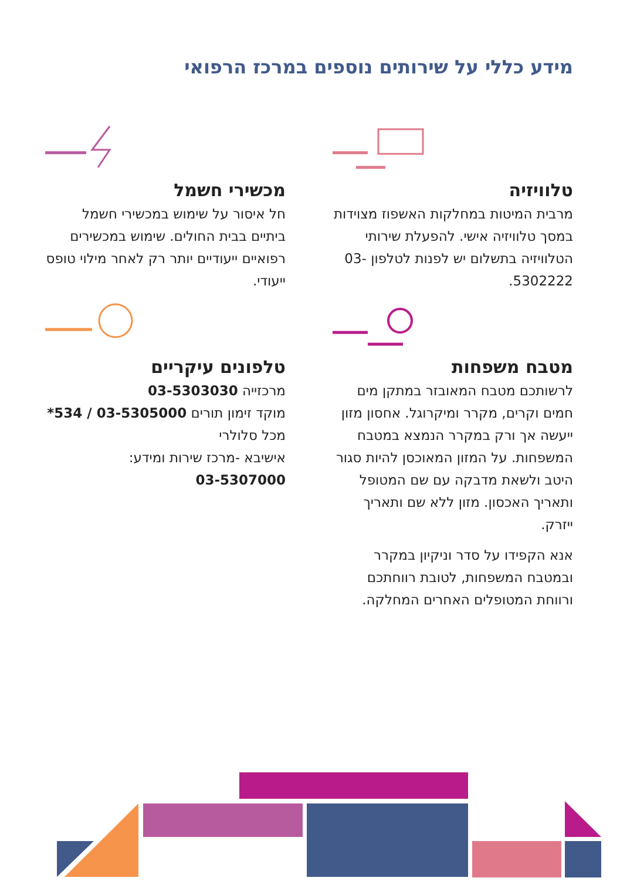מידע כללי על שירותים נוספים במרכז הרפואי
טלוויזיה
מרבית המיטות במחלקות האשפוז מצוידות במסך טלוויזיה אישי. להפעלת שירותי הטלוויזיה בתשלום יש לפנות לטלפון 03-5302222.
מטבח משפחות
לרשותכם מטבח המאובזר במתקן מים חמים וקרים, מקרר ומיקרוגל. אחסון מזון ייעשה אך ורק במקרר הנמצא במטבח המשפחות. על המזון המאוכסן להיות סגור היטב ולשאת מדבקה עם שם המטופל ותאריך האכסון. מזון ללא שם ותאריך ייזרק.
אנא הקפידו על סדר וניקיון במקרר ובמטבח המשפחות, לטובת רווחתכם ורווחת המטופלים האחרים המחלקה.
מכשירי חשמל
חל איסור על שימוש במכשירי חשמל ביתיים בבית החולים. שימוש במכשירים רפואיים ייעודיים יותר רק לאחר מילוי טופס ייעודי.
טלפונים עיקריים
מרכזייה 03-5303030
מוקד זימון תורים 03-5305000 / 534*
מכל סלולרי
אישיבא -מרכז שירות ומידע:
03-5307000